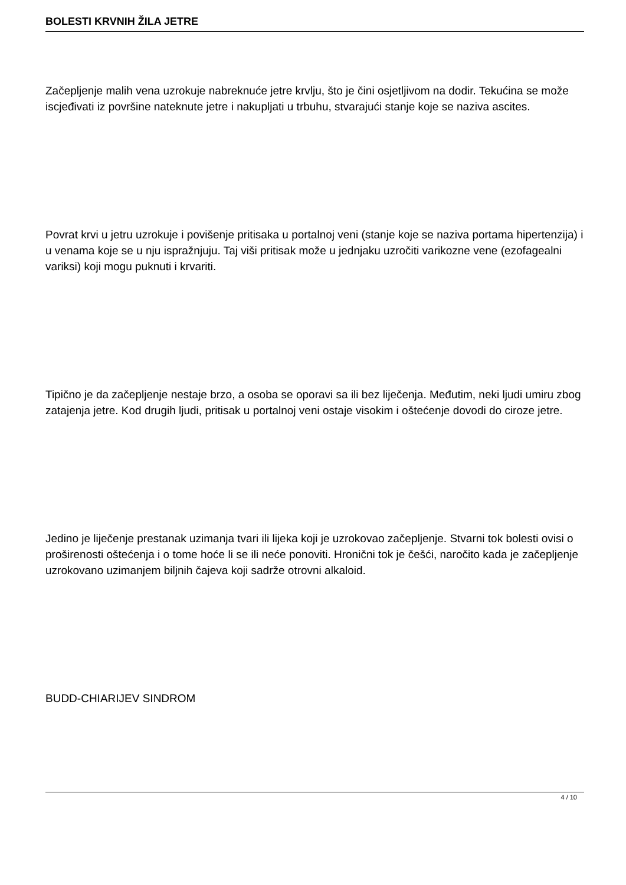BOLESTI KRVNIH ŽILA JETRE
Začepljenje malih vena uzrokuje nabreknuće jetre krvlju, što je čini osjetljivom na dodir. Tekućina se može iscjeđivati iz površine nateknute jetre i nakupljati u trbuhu, stvarajući stanje koje se naziva ascites.
Povrat krvi u jetru uzrokuje i povišenje pritisaka u portalnoj veni (stanje koje se naziva portama hipertenzija) i u venama koje se u nju ispražnjuju. Taj viši pritisak može u jednjaku uzročiti varikozne vene (ezofagealni variksi) koji mogu puknuti i krvariti.
Tipično je da začepljenje nestaje brzo, a osoba se oporavi sa ili bez liječenja. Međutim, neki ljudi umiru zbog zatajenja jetre. Kod drugih ljudi, pritisak u portalnoj veni ostaje visokim i oštećenje dovodi do ciroze jetre.
Jedino je liječenje prestanak uzimanja tvari ili lijeka koji je uzrokovao začepljenje. Stvarni tok bolesti ovisi o proširenosti oštećenja i o tome hoće li se ili neće ponoviti. Hronični tok je češći, naročito kada je začepljenje uzrokovano uzimanjem biljnih čajeva koji sadrže otrovni alkaloid.
BUDD-CHIARIJEV SINDROM
4 / 10